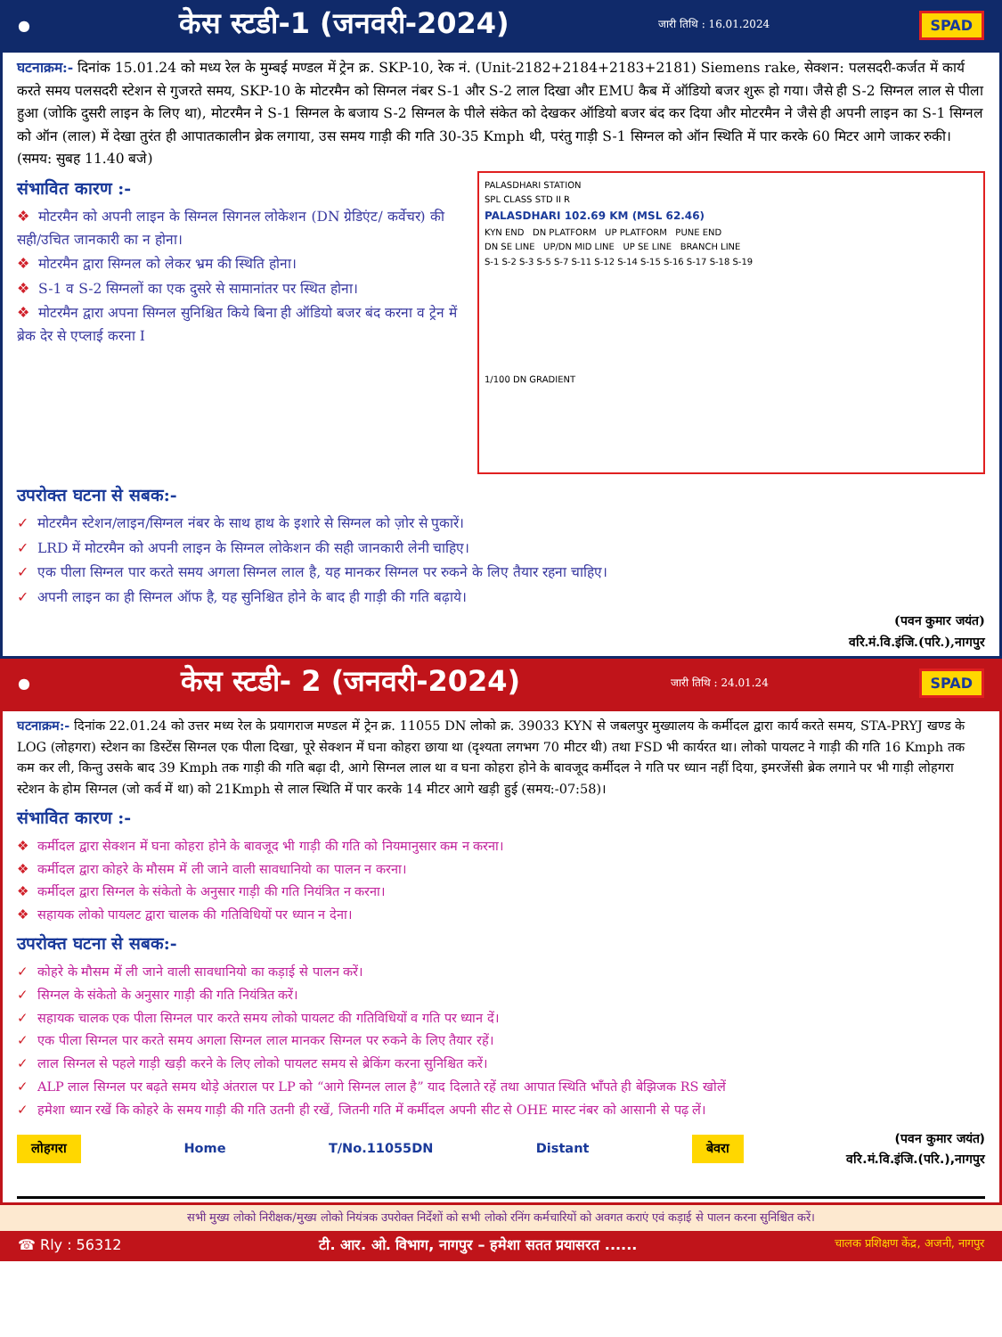●
केस स्टडी-1 (जनवरी-2024)
जारी तिथि : 16.01.2024 SPAD
घटनाक्रम:- दिनांक 15.01.24 को मध्य रेल के मुम्बई मण्डल में ट्रेन क्र. SKP-10, रेक नं. (Unit-2182+2184+2183+2181) Siemens rake, सेक्शन: पलसदरी-कर्जत में कार्य करते समय पलसदरी स्टेशन से गुजरते समय, SKP-10 के मोटरमैन को सिग्नल नंबर S-1 और S-2 लाल दिखा और EMU कैब में ऑडियो बजर शुरू हो गया। जैसे ही S-2 सिग्नल लाल से पीला हुआ (जोकि दुसरी लाइन के लिए था), मोटरमैन ने S-1 सिग्नल के बजाय S-2 सिग्नल के पीले संकेत को देखकर ऑडियो बजर बंद कर दिया और मोटरमैन ने जैसे ही अपनी लाइन का S-1 सिग्नल को ऑन (लाल) में देखा तुरंत ही आपातकालीन ब्रेक लगाया, उस समय गाड़ी की गति 30-35 Kmph थी, परंतु गाड़ी S-1 सिग्नल को ऑन स्थिति में पार करके 60 मिटर आगे जाकर रुकी। (समय: सुबह 11.40 बजे)
PALASDHARI STATION
SPL CLASS STD II R
PALASDHARI 102.69 KM (MSL 62.46)
KYN END DN PLATFORM UP PLATFORM PUNE END
DN SE LINE UP/DN MID LINE UP SE LINE BRANCH LINE
S-1 S-2 S-3 S-5 S-7 S-11 S-12 S-14 S-15 S-16 S-17 S-18 S-19
1/100 DN GRADIENT
संभावित कारण :-
❖ मोटरमैन को अपनी लाइन के सिग्नल सिगनल लोकेशन (DN ग्रेडिएंट/ कर्वेचर) की सही/उचित जानकारी का न होना।
❖ मोटरमैन द्वारा सिग्नल को लेकर भ्रम की स्थिति होना।
❖ S-1 व S-2 सिग्नलों का एक दुसरे से सामानांतर पर स्थित होना।
❖ मोटरमैन द्वारा अपना सिग्नल सुनिश्चित किये बिना ही ऑडियो बजर बंद करना व ट्रेन में ब्रेक देर से एप्लाई करना I
उपरोक्त घटना से सबक:-
✓ मोटरमैन स्टेशन/लाइन/सिग्नल नंबर के साथ हाथ के इशारे से सिग्नल को ज़ोर से पुकारें।
✓ LRD में मोटरमैन को अपनी लाइन के सिग्नल लोकेशन की सही जानकारी लेनी चाहिए।
✓ एक पीला सिग्नल पार करते समय अगला सिग्नल लाल है, यह मानकर सिग्नल पर रुकने के लिए तैयार रहना चाहिए।
✓ अपनी लाइन का ही सिग्नल ऑफ है, यह सुनिश्चित होने के बाद ही गाड़ी की गति बढ़ाये।
(पवन कुमार जयंत)
वरि.मं.वि.इंजि.(परि.),नागपुर
●
केस स्टडी- 2 (जनवरी-2024)
जारी तिथि : 24.01.24 SPAD
घटनाक्रम:- दिनांक 22.01.24 को उत्तर मध्य रेल के प्रयागराज मण्डल में ट्रेन क्र. 11055 DN लोको क्र. 39033 KYN से जबलपुर मुख्यालय के कर्मीदल द्वारा कार्य करते समय, STA-PRYJ खण्ड के LOG (लोहगरा) स्टेशन का डिस्टेंस सिग्नल एक पीला दिखा, पूरे सेक्शन में घना कोहरा छाया था (दृश्यता लगभग 70 मीटर थी) तथा FSD भी कार्यरत था। लोको पायलट ने गाड़ी की गति 16 Kmph तक कम कर ली, किन्तु उसके बाद 39 Kmph तक गाड़ी की गति बढ़ा दी, आगे सिग्नल लाल था व घना कोहरा होने के बावजूद कर्मीदल ने गति पर ध्यान नहीं दिया, इमरजेंसी ब्रेक लगाने पर भी गाड़ी लोहगरा स्टेशन के होम सिग्नल (जो कर्व में था) को 21Kmph से लाल स्थिति में पार करके 14 मीटर आगे खड़ी हुई (समय:-07:58)।
संभावित कारण :-
❖ कर्मीदल द्वारा सेक्शन में घना कोहरा होने के बावजूद भी गाड़ी की गति को नियमानुसार कम न करना।
❖ कर्मीदल द्वारा कोहरे के मौसम में ली जाने वाली सावधानियो का पालन न करना।
❖ कर्मीदल द्वारा सिग्नल के संकेतो के अनुसार गाड़ी की गति नियंत्रित न करना।
❖ सहायक लोको पायलट द्वारा चालक की गतिविधियों पर ध्यान न देना।
उपरोक्त घटना से सबक:-
✓ कोहरे के मौसम में ली जाने वाली सावधानियो का कड़ाई से पालन करें।
✓ सिग्नल के संकेतो के अनुसार गाड़ी की गति नियंत्रित करें।
✓ सहायक चालक एक पीला सिग्नल पार करते समय लोको पायलट की गतिविधियों व गति पर ध्यान दें।
✓ एक पीला सिग्नल पार करते समय अगला सिग्नल लाल मानकर सिग्नल पर रुकने के लिए तैयार रहें।
✓ लाल सिग्नल से पहले गाड़ी खड़ी करने के लिए लोको पायलट समय से ब्रेकिंग करना सुनिश्चित करें।
✓ ALP लाल सिग्नल पर बढ़ते समय थोड़े अंतराल पर LP को “आगे सिग्नल लाल है” याद दिलाते रहें तथा आपात स्थिति भाँपते ही बेझिजक RS खोलें
✓ हमेशा ध्यान रखें कि कोहरे के समय गाड़ी की गति उतनी ही रखें, जितनी गति में कर्मीदल अपनी सीट से OHE मास्ट नंबर को आसानी से पढ़ लें।
लोहगरा Home T/No.11055DN Distant बेवरा (पवन कुमार जयंत)
वरि.मं.वि.इंजि.(परि.),नागपुर
सभी मुख्य लोको निरीक्षक/मुख्य लोको नियंत्रक उपरोक्त निर्देशों को सभी लोको रनिंग कर्मचारियों को अवगत कराएं एवं कड़ाई से पालन करना सुनिश्चित करें।
☎ Rly : 56312 टी. आर. ओ. विभाग, नागपुर – हमेशा सतत प्रयासरत ...... चालक प्रशिक्षण केंद्र, अजनी, नागपुर